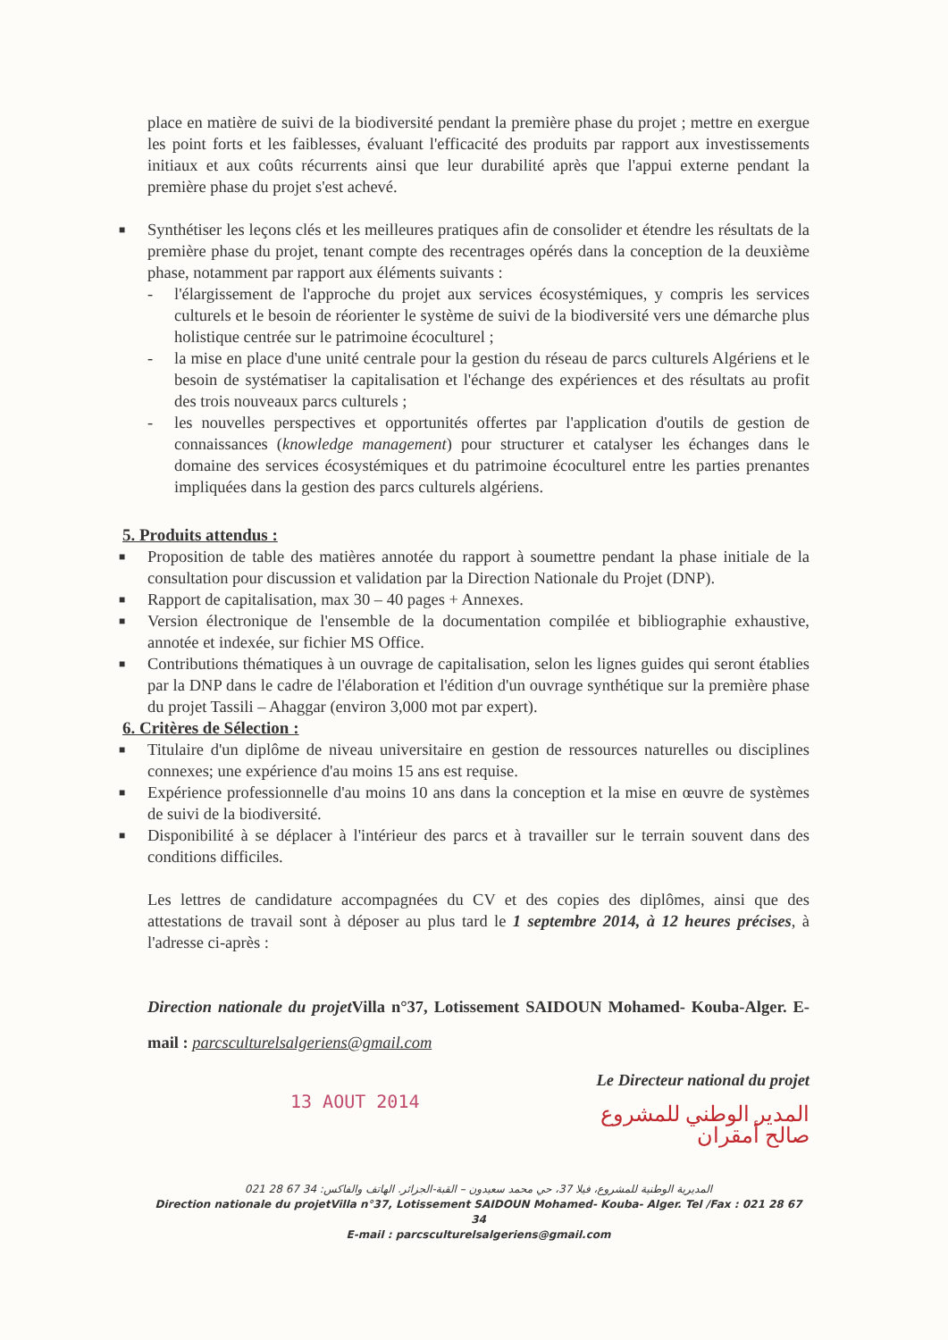place en matière de suivi de la biodiversité pendant la première phase du projet ; mettre en exergue les point forts et les faiblesses, évaluant l'efficacité des produits par rapport aux investissements initiaux et aux coûts récurrents ainsi que leur durabilité après que l'appui externe pendant la première phase du projet s'est achevé.
■
Synthétiser les leçons clés et les meilleures pratiques afin de consolider et étendre les résultats de la première phase du projet, tenant compte des recentrages opérés dans la conception de la deuxième phase, notamment par rapport aux éléments suivants :
- l'élargissement de l'approche du projet aux services écosystémiques, y compris les services culturels et le besoin de réorienter le système de suivi de la biodiversité vers une démarche plus holistique centrée sur le patrimoine écoculturel ;
- la mise en place d'une unité centrale pour la gestion du réseau de parcs culturels Algériens et le besoin de systématiser la capitalisation et l'échange des expériences et des résultats au profit des trois nouveaux parcs culturels ;
- les nouvelles perspectives et opportunités offertes par l'application d'outils de gestion de connaissances (knowledge management) pour structurer et catalyser les échanges dans le domaine des services écosystémiques et du patrimoine écoculturel entre les parties prenantes impliquées dans la gestion des parcs culturels algériens.
5. Produits attendus :
■
Proposition de table des matières annotée du rapport à soumettre pendant la phase initiale de la consultation pour discussion et validation par la Direction Nationale du Projet (DNP).
■
Rapport de capitalisation, max 30 – 40 pages + Annexes.
■
Version électronique de l'ensemble de la documentation compilée et bibliographie exhaustive, annotée et indexée, sur fichier MS Office.
■
Contributions thématiques à un ouvrage de capitalisation, selon les lignes guides qui seront établies par la DNP dans le cadre de l'élaboration et l'édition d'un ouvrage synthétique sur la première phase du projet Tassili – Ahaggar (environ 3,000 mot par expert).
6. Critères de Sélection :
■
Titulaire d'un diplôme de niveau universitaire en gestion de ressources naturelles ou disciplines connexes; une expérience d'au moins 15 ans est requise.
■
Expérience professionnelle d'au moins 10 ans dans la conception et la mise en œuvre de systèmes de suivi de la biodiversité.
■
Disponibilité à se déplacer à l'intérieur des parcs et à travailler sur le terrain souvent dans des conditions difficiles.
Les lettres de candidature accompagnées du CV et des copies des diplômes, ainsi que des attestations de travail sont à déposer au plus tard le 1 septembre 2014, à 12 heures précises, à l'adresse ci-après :
Direction nationale du projet Villa n°37, Lotissement SAIDOUN Mohamed- Kouba-Alger. E-mail : parcsculturelsalgeriens@gmail.com
Le Directeur national du projet
13 AOUT 2014
المدير الوطني للمشروع
صالح أمقران
المديرية الوطنية للمشروع، فيلا 37، حي محمد سعيدون – القبة-الجزائر. الهاتف والفاكس: 34 67 28 021
Direction nationale du projet Villa n°37, Lotissement SAIDOUN Mohamed- Kouba- Alger. Tel /Fax : 021 28 67 34
E-mail : parcsculturelsalgeriens@gmail.com